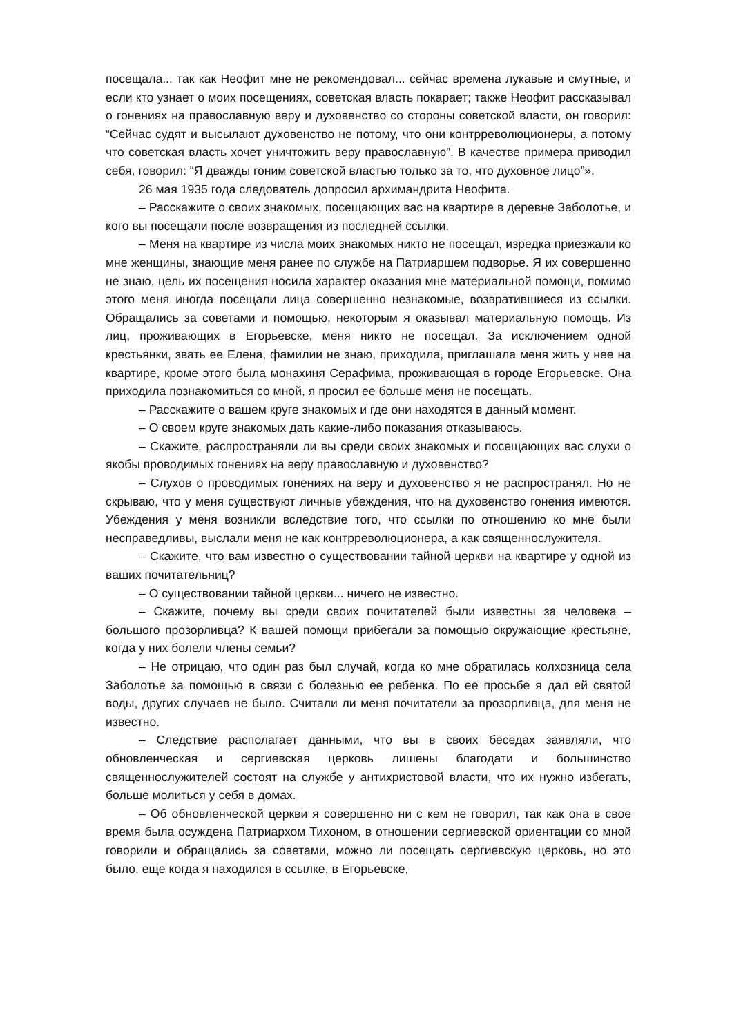посещала... так как Неофит мне не рекомендовал... сейчас времена лукавые и смутные, и если кто узнает о моих посещениях, советская власть покарает; также Неофит рассказывал о гонениях на православную веру и духовенство со стороны советской власти, он говорил: “Сейчас судят и высылают духовенство не потому, что они контрреволюционеры, а потому что советская власть хочет уничтожить веру православную”. В качестве примера приводил себя, говорил: “Я дважды гоним советской властью только за то, что духовное лицо”».
26 мая 1935 года следователь допросил архимандрита Неофита.
– Расскажите о своих знакомых, посещающих вас на квартире в деревне Заболотье, и кого вы посещали после возвращения из последней ссылки.
– Меня на квартире из числа моих знакомых никто не посещал, изредка приезжали ко мне женщины, знающие меня ранее по службе на Патриаршем подворье. Я их совершенно не знаю, цель их посещения носила характер оказания мне материальной помощи, помимо этого меня иногда посещали лица совершенно незнакомые, возвратившиеся из ссылки. Обращались за советами и помощью, некоторым я оказывал материальную помощь. Из лиц, проживающих в Егорьевске, меня никто не посещал. За исключением одной крестьянки, звать ее Елена, фамилии не знаю, приходила, приглашала меня жить у нее на квартире, кроме этого была монахиня Серафима, проживающая в городе Егорьевске. Она приходила познакомиться со мной, я просил ее больше меня не посещать.
– Расскажите о вашем круге знакомых и где они находятся в данный момент.
– О своем круге знакомых дать какие-либо показания отказываюсь.
– Скажите, распространяли ли вы среди своих знакомых и посещающих вас слухи о якобы проводимых гонениях на веру православную и духовенство?
– Слухов о проводимых гонениях на веру и духовенство я не распространял. Но не скрываю, что у меня существуют личные убеждения, что на духовенство гонения имеются. Убеждения у меня возникли вследствие того, что ссылки по отношению ко мне были несправедливы, выслали меня не как контрреволюционера, а как священнослужителя.
– Скажите, что вам известно о существовании тайной церкви на квартире у одной из ваших почитательниц?
– О существовании тайной церкви... ничего не известно.
– Скажите, почему вы среди своих почитателей были известны за человека – большого прозорливца? К вашей помощи прибегали за помощью окружающие крестьяне, когда у них болели члены семьи?
– Не отрицаю, что один раз был случай, когда ко мне обратилась колхозница села Заболотье за помощью в связи с болезнью ее ребенка. По ее просьбе я дал ей святой воды, других случаев не было. Считали ли меня почитатели за прозорливца, для меня не известно.
– Следствие располагает данными, что вы в своих беседах заявляли, что обновленческая и сергиевская церковь лишены благодати и большинство священнослужителей состоят на службе у антихристовой власти, что их нужно избегать, больше молиться у себя в домах.
– Об обновленческой церкви я совершенно ни с кем не говорил, так как она в свое время была осуждена Патриархом Тихоном, в отношении сергиевской ориентации со мной говорили и обращались за советами, можно ли посещать сергиевскую церковь, но это было, еще когда я находился в ссылке, в Егорьевске,